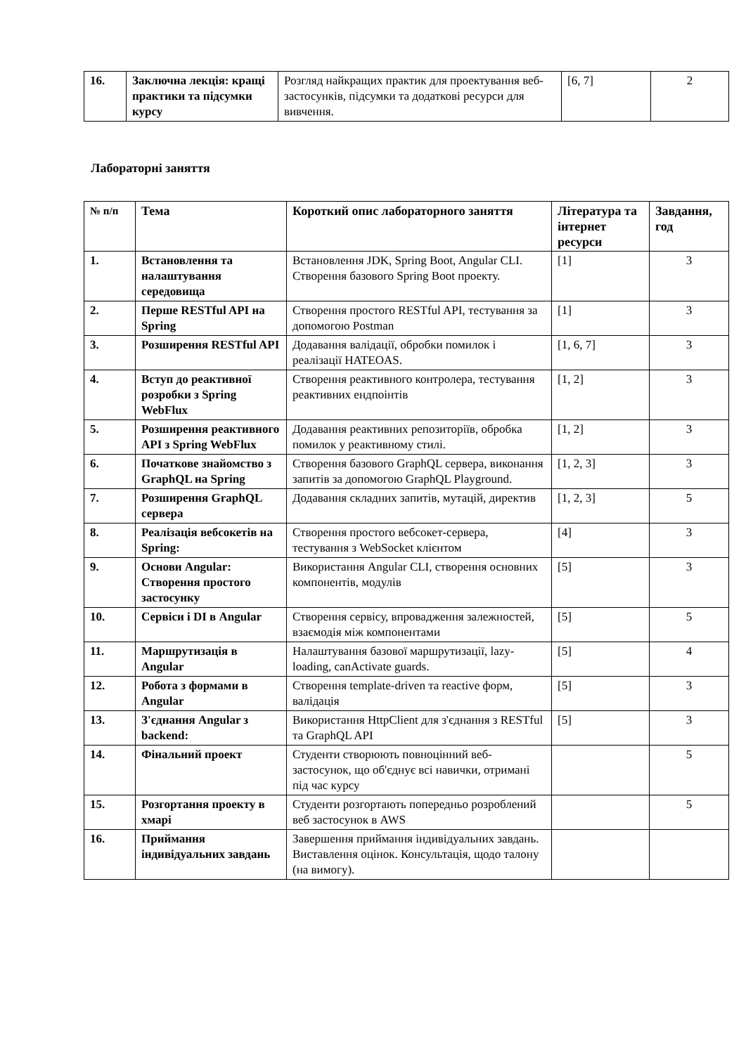| 16. | Заключна лекція: кращі практики та підсумки курсу | Розгляд найкращих практик для проектування веб-застосунків, підсумки та додаткові ресурси для вивчення. | [6, 7] | 2 |
Лабораторні заняття
| № п/п | Тема | Короткий опис лабораторного заняття | Література та інтернет ресурси | Завдання, год |
| --- | --- | --- | --- | --- |
| 1. | Встановлення та налаштування середовища | Встановлення JDK, Spring Boot, Angular CLI. Створення базового Spring Boot проекту. | [1] | 3 |
| 2. | Перше RESTful API на Spring | Створення простого RESTful API, тестування за допомогою Postman | [1] | 3 |
| 3. | Розширення RESTful API | Додавання валідації, обробки помилок і реалізації HATEOAS. | [1, 6, 7] | 3 |
| 4. | Вступ до реактивної розробки з Spring WebFlux | Створення реактивного контролера, тестування реактивних ендпоінтів | [1, 2] | 3 |
| 5. | Розширення реактивного API з Spring WebFlux | Додавання реактивних репозиторіїв, обробка помилок у реактивному стилі. | [1, 2] | 3 |
| 6. | Початкове знайомство з GraphQL на Spring | Створення базового GraphQL сервера, виконання запитів за допомогою GraphQL Playground. | [1, 2, 3] | 3 |
| 7. | Розширення GraphQL сервера | Додавання складних запитів, мутацій, директив | [1, 2, 3] | 5 |
| 8. | Реалізація вебсокетів на Spring: | Створення простого вебсокет-сервера, тестування з WebSocket клієнтом | [4] | 3 |
| 9. | Основи Angular: Створення простого застосунку | Використання Angular CLI, створення основних компонентів, модулів | [5] | 3 |
| 10. | Сервіси і DI в Angular | Створення сервісу, впровадження залежностей, взаємодія між компонентами | [5] | 5 |
| 11. | Маршрутизація в Angular | Налаштування базової маршрутизації, lazy-loading, canActivate guards. | [5] | 4 |
| 12. | Робота з формами в Angular | Створення template-driven та reactive форм, валідація | [5] | 3 |
| 13. | З'єднання Angular з backend: | Використання HttpClient для з'єднання з RESTful та GraphQL API | [5] | 3 |
| 14. | Фінальний проект | Студенти створюють повноцінний веб-застосунок, що об'єднує всі навички, отримані під час курсу | | 5 |
| 15. | Розгортання проекту в хмарі | Студенти розгортають попередньо розроблений веб застосунок в AWS | | 5 |
| 16. | Приймання індивідуальних завдань | Завершення приймання індивідуальних завдань. Виставлення оцінок. Консультація, щодо талону (на вимогу). | | |